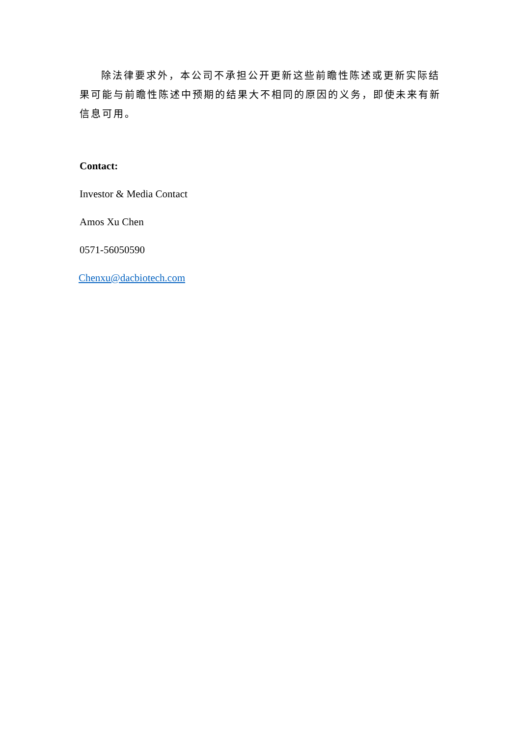除法律要求外，本公司不承担公开更新这些前瞻性陈述或更新实际结果可能与前瞻性陈述中预期的结果大不相同的原因的义务，即使未来有新信息可用。
Contact:
Investor & Media Contact
Amos Xu Chen
0571-56050590
Chenxu@dacbiotech.com